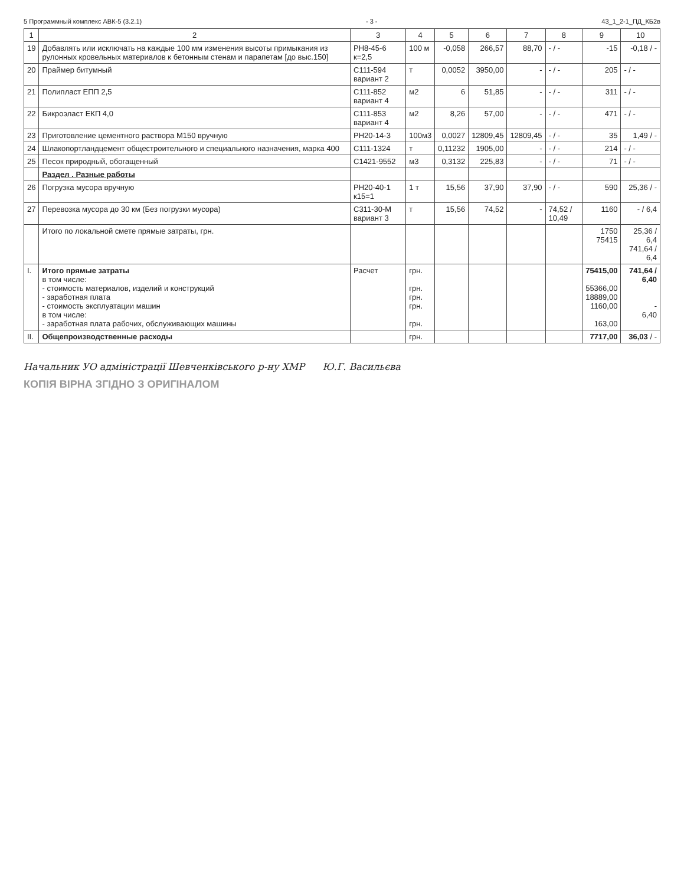5 Программный комплекс АВК-5 (3.2.1) - 3 - 43_1_2-1_ПД_КБ2в
| 1 | 2 | 3 | 4 | 5 | 6 | 7 | 8 | 9 | 10 |
| --- | --- | --- | --- | --- | --- | --- | --- | --- | --- |
| 19 | Добавлять или исключать на каждые 100 мм изменения высоты примыкания из рулонных кровельных материалов к бетонным стенам и парапетам [до выс.150] | РН8-45-6 к=2,5 | 100 м | -0,058 | 266,57 | 88,70 | - / - | -15 | -0,18 / - |
| 20 | Праймер битумный | С111-594 вариант 2 | т | 0,0052 | 3950,00 | - | - / - | 205 | - / - |
| 21 | Полипласт ЕПП 2,5 | С111-852 вариант 4 | м2 | 6 | 51,85 | - | - / - | 311 | - / - |
| 22 | Бикроэласт ЕКП 4,0 | С111-853 вариант 4 | м2 | 8,26 | 57,00 | - | - / - | 471 | - / - |
| 23 | Приготовление цементного раствора М150 вручную | РН20-14-3 | 100м3 | 0,0027 | 12809,45 | 12809,45 | - / - | 35 | 1,49 / - |
| 24 | Шлакопортландцемент общестроительного и специального назначения, марка 400 | С111-1324 | т | 0,11232 | 1905,00 | - | - / - | 214 | - / - |
| 25 | Песок природный, обогащенный | С1421-9552 | м3 | 0,3132 | 225,83 | - | - / - | 71 | - / - |
| | Раздел . Разные работы | | | | | | | | |
| 26 | Погрузка мусора вручную | РН20-40-1 к15=1 | 1 т | 15,56 | 37,90 | 37,90 | - / - | 590 | 25,36 / - |
| 27 | Перевозка мусора до 30 км (Без погрузки мусора) | С311-30-М вариант 3 | т | 15,56 | 74,52 | - | 74,52 / 10,49 | 1160 | - / 6,4 |
| | Итого по локальной смете прямые затраты, грн. | | | | | | | 1750 75415 | 25,36 / 6,4 741,64 / 6,4 |
| I. | Итого прямые затраты в том числе: - стоимость материалов, изделий и конструкций - заработная плата - стоимость эксплуатации машин в том числе: - заработная плата рабочих, обслуживающих машины | Расчет | грн. грн. грн. грн. грн. | | | | | 75415,00 55366,00 18889,00 1160,00 163,00 | 741,64 / 6,40 - 6,40 |
| II. | Общепроизводственные расходы | | грн. | | | | | 7717,00 | 36,03 / - |
Начальник УО адміністрації Шевченківського р-ну ХМР Ю.Г. Васильєва
КОПІЯ ВІРНА ЗГІДНО З ОРИГІНАЛОМ